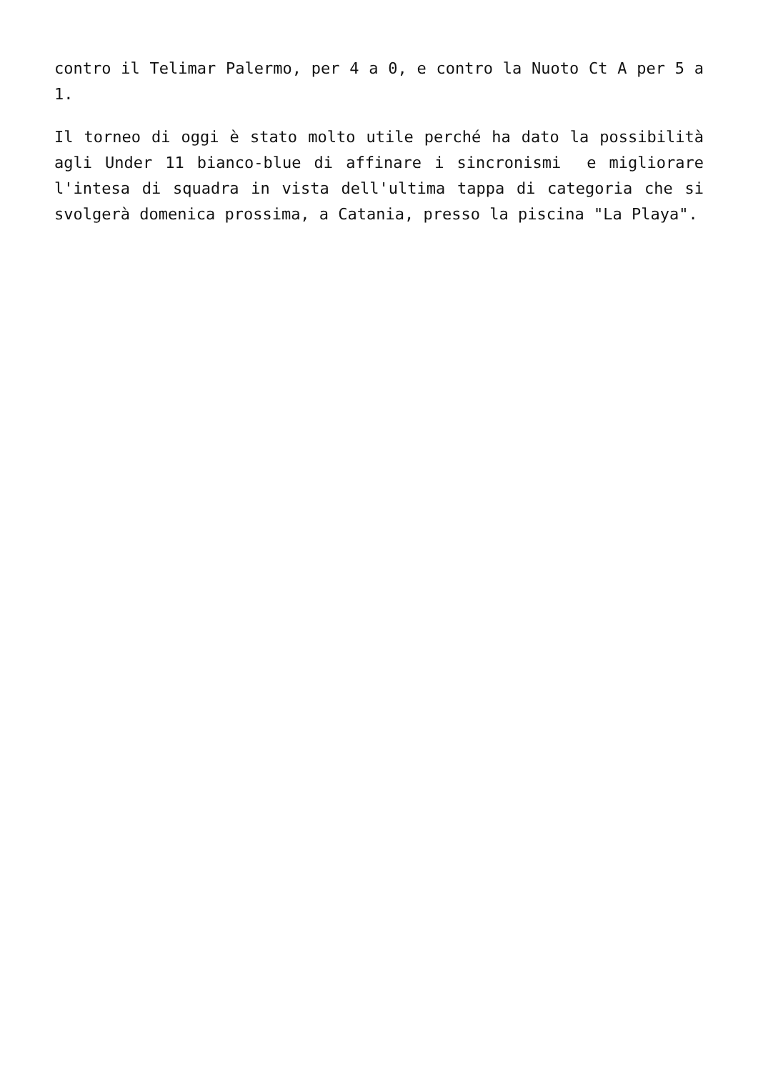contro il Telimar Palermo, per 4 a 0, e contro la Nuoto Ct A per 5 a 1.
Il torneo di oggi è stato molto utile perché ha dato la possibilità agli Under 11 bianco-blue di affinare i sincronismi e migliorare l'intesa di squadra in vista dell'ultima tappa di categoria che si svolgerà domenica prossima, a Catania, presso la piscina "La Playa".